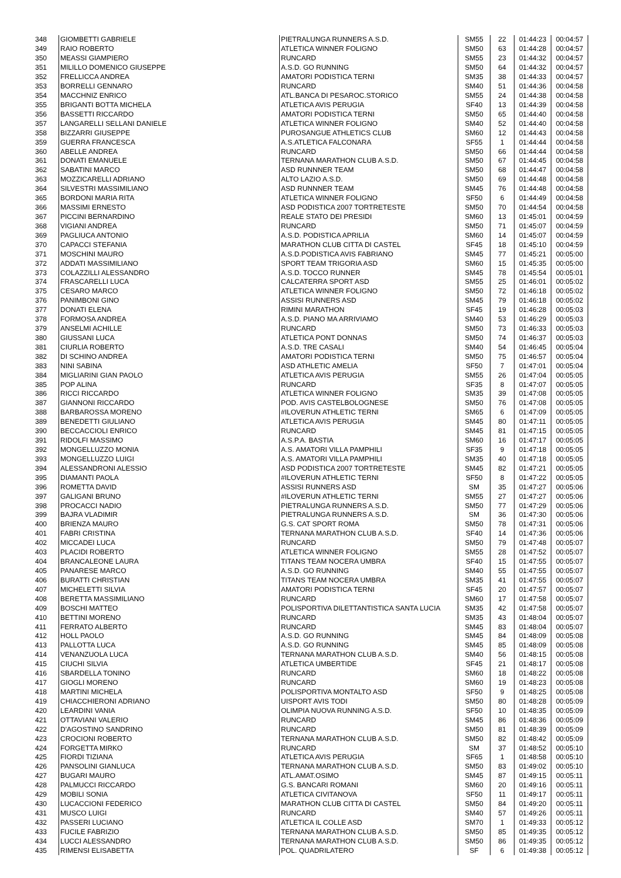| 348 | GIOMBETTI GABRIELE | PIETRALUNGA RUNNERS A.S.D. | SM55 | 22 | 01:44:23 | 00:04:57 |
| 349 | RAIO ROBERTO | ATLETICA WINNER FOLIGNO | SM50 | 63 | 01:44:28 | 00:04:57 |
| 350 | MEASSI GIAMPIERO | RUNCARD | SM55 | 23 | 01:44:32 | 00:04:57 |
| 351 | MILILLO DOMENICO GIUSEPPE | A.S.D. GO RUNNING | SM50 | 64 | 01:44:32 | 00:04:57 |
| 352 | FRELLICCA ANDREA | AMATORI PODISTICA TERNI | SM35 | 38 | 01:44:33 | 00:04:57 |
| 353 | BORRELLI GENNARO | RUNCARD | SM40 | 51 | 01:44:36 | 00:04:58 |
| 354 | MACCHNIZ ENRICO | ATL.BANCA DI PESAROC.STORICO | SM55 | 24 | 01:44:38 | 00:04:58 |
| 355 | BRIGANTI BOTTA MICHELA | ATLETICA AVIS PERUGIA | SF40 | 13 | 01:44:39 | 00:04:58 |
| 356 | BASSETTI RICCARDO | AMATORI PODISTICA TERNI | SM50 | 65 | 01:44:40 | 00:04:58 |
| 357 | LANGARELLI SELLANI DANIELE | ATLETICA WINNER FOLIGNO | SM40 | 52 | 01:44:40 | 00:04:58 |
| 358 | BIZZARRI GIUSEPPE | PUROSANGUE ATHLETICS CLUB | SM60 | 12 | 01:44:43 | 00:04:58 |
| 359 | GUERRA FRANCESCA | A.S.ATLETICA FALCONARA | SF55 | 1 | 01:44:44 | 00:04:58 |
| 360 | ABELLE ANDREA | RUNCARD | SM50 | 66 | 01:44:44 | 00:04:58 |
| 361 | DONATI EMANUELE | TERNANA MARATHON CLUB A.S.D. | SM50 | 67 | 01:44:45 | 00:04:58 |
| 362 | SABATINI MARCO | ASD RUNNNER TEAM | SM50 | 68 | 01:44:47 | 00:04:58 |
| 363 | MOZZICARELLI ADRIANO | ALTO LAZIO A.S.D. | SM50 | 69 | 01:44:48 | 00:04:58 |
| 364 | SILVESTRI MASSIMILIANO | ASD RUNNNER TEAM | SM45 | 76 | 01:44:48 | 00:04:58 |
| 365 | BORDONI MARIA RITA | ATLETICA WINNER FOLIGNO | SF50 | 6 | 01:44:49 | 00:04:58 |
| 366 | MASSIMI ERNESTO | ASD PODISTICA 2007 TORTRETESTE | SM50 | 70 | 01:44:54 | 00:04:58 |
| 367 | PICCINI BERNARDINO | REALE STATO DEI PRESIDI | SM60 | 13 | 01:45:01 | 00:04:59 |
| 368 | VIGIANI ANDREA | RUNCARD | SM50 | 71 | 01:45:07 | 00:04:59 |
| 369 | PAGLIUCA ANTONIO | A.S.D. PODISTICA APRILIA | SM60 | 14 | 01:45:07 | 00:04:59 |
| 370 | CAPACCI STEFANIA | MARATHON CLUB CITTA DI CASTEL | SF45 | 18 | 01:45:10 | 00:04:59 |
| 371 | MOSCHINI MAURO | A.S.D.PODISTICA AVIS FABRIANO | SM45 | 77 | 01:45:21 | 00:05:00 |
| 372 | ADDATI MASSIMILIANO | SPORT TEAM TRIGORIA ASD | SM60 | 15 | 01:45:35 | 00:05:00 |
| 373 | COLAZZILLI ALESSANDRO | A.S.D. TOCCO RUNNER | SM45 | 78 | 01:45:54 | 00:05:01 |
| 374 | FRASCARELLI LUCA | CALCATERRA SPORT ASD | SM55 | 25 | 01:46:01 | 00:05:02 |
| 375 | CESARO MARCO | ATLETICA WINNER FOLIGNO | SM50 | 72 | 01:46:18 | 00:05:02 |
| 376 | PANIMBONI GINO | ASSISI RUNNERS ASD | SM45 | 79 | 01:46:18 | 00:05:02 |
| 377 | DONATI ELENA | RIMINI MARATHON | SF45 | 19 | 01:46:28 | 00:05:03 |
| 378 | FORMOSA ANDREA | A.S.D. PIANO MA ARRIVIAMO | SM40 | 53 | 01:46:29 | 00:05:03 |
| 379 | ANSELMI ACHILLE | RUNCARD | SM50 | 73 | 01:46:33 | 00:05:03 |
| 380 | GIUSSANI LUCA | ATLETICA PONT DONNAS | SM50 | 74 | 01:46:37 | 00:05:03 |
| 381 | CIURLIA ROBERTO | A.S.D. TRE CASALI | SM40 | 54 | 01:46:45 | 00:05:04 |
| 382 | DI SCHINO ANDREA | AMATORI PODISTICA TERNI | SM50 | 75 | 01:46:57 | 00:05:04 |
| 383 | NINI SABINA | ASD ATHLETIC AMELIA | SF50 | 7 | 01:47:01 | 00:05:04 |
| 384 | MIGLIARINI GIAN PAOLO | ATLETICA AVIS PERUGIA | SM55 | 26 | 01:47:04 | 00:05:05 |
| 385 | POP ALINA | RUNCARD | SF35 | 8 | 01:47:07 | 00:05:05 |
| 386 | RICCI RICCARDO | ATLETICA WINNER FOLIGNO | SM35 | 39 | 01:47:08 | 00:05:05 |
| 387 | GIANNONI RICCARDO | POD. AVIS CASTELBOLOGNESE | SM50 | 76 | 01:47:08 | 00:05:05 |
| 388 | BARBAROSSA MORENO | #ILOVERUN ATHLETIC TERNI | SM65 | 6 | 01:47:09 | 00:05:05 |
| 389 | BENEDETTI GIULIANO | ATLETICA AVIS PERUGIA | SM45 | 80 | 01:47:11 | 00:05:05 |
| 390 | BECCACCIOLI ENRICO | RUNCARD | SM45 | 81 | 01:47:15 | 00:05:05 |
| 391 | RIDOLFI MASSIMO | A.S.P.A. BASTIA | SM60 | 16 | 01:47:17 | 00:05:05 |
| 392 | MONGELLUZZO MONIA | A.S. AMATORI VILLA PAMPHILI | SF35 | 9 | 01:47:18 | 00:05:05 |
| 393 | MONGELLUZZO LUIGI | A.S. AMATORI VILLA PAMPHILI | SM35 | 40 | 01:47:18 | 00:05:05 |
| 394 | ALESSANDRONI ALESSIO | ASD PODISTICA 2007 TORTRETESTE | SM45 | 82 | 01:47:21 | 00:05:05 |
| 395 | DIAMANTI PAOLA | #ILOVERUN ATHLETIC TERNI | SF50 | 8 | 01:47:22 | 00:05:05 |
| 396 | ROMETTA DAVID | ASSISI RUNNERS ASD | SM | 35 | 01:47:27 | 00:05:06 |
| 397 | GALIGANI BRUNO | #ILOVERUN ATHLETIC TERNI | SM55 | 27 | 01:47:27 | 00:05:06 |
| 398 | PROCACCI NADIO | PIETRALUNGA RUNNERS A.S.D. | SM50 | 77 | 01:47:29 | 00:05:06 |
| 399 | BAJRA VLADIMIR | PIETRALUNGA RUNNERS A.S.D. | SM | 36 | 01:47:30 | 00:05:06 |
| 400 | BRIENZA MAURO | G.S. CAT SPORT ROMA | SM50 | 78 | 01:47:31 | 00:05:06 |
| 401 | FABRI CRISTINA | TERNANA MARATHON CLUB A.S.D. | SF40 | 14 | 01:47:36 | 00:05:06 |
| 402 | MICCADEI LUCA | RUNCARD | SM50 | 79 | 01:47:48 | 00:05:07 |
| 403 | PLACIDI ROBERTO | ATLETICA WINNER FOLIGNO | SM55 | 28 | 01:47:52 | 00:05:07 |
| 404 | BRANCALEONE LAURA | TITANS TEAM NOCERA UMBRA | SF40 | 15 | 01:47:55 | 00:05:07 |
| 405 | PANARESE MARCO | A.S.D. GO RUNNING | SM40 | 55 | 01:47:55 | 00:05:07 |
| 406 | BURATTI CHRISTIAN | TITANS TEAM NOCERA UMBRA | SM35 | 41 | 01:47:55 | 00:05:07 |
| 407 | MICHELETTI SILVIA | AMATORI PODISTICA TERNI | SF45 | 20 | 01:47:57 | 00:05:07 |
| 408 | BERETTA MASSIMILIANO | RUNCARD | SM60 | 17 | 01:47:58 | 00:05:07 |
| 409 | BOSCHI MATTEO | POLISPORTIVA DILETTANTISTICA SANTA LUCIA | SM35 | 42 | 01:47:58 | 00:05:07 |
| 410 | BETTINI MORENO | RUNCARD | SM35 | 43 | 01:48:04 | 00:05:07 |
| 411 | FERRATO ALBERTO | RUNCARD | SM45 | 83 | 01:48:04 | 00:05:07 |
| 412 | HOLL PAOLO | A.S.D. GO RUNNING | SM45 | 84 | 01:48:09 | 00:05:08 |
| 413 | PALLOTTA LUCA | A.S.D. GO RUNNING | SM45 | 85 | 01:48:09 | 00:05:08 |
| 414 | VENANZUOLA LUCA | TERNANA MARATHON CLUB A.S.D. | SM40 | 56 | 01:48:15 | 00:05:08 |
| 415 | CIUCHI SILVIA | ATLETICA UMBERTIDE | SF45 | 21 | 01:48:17 | 00:05:08 |
| 416 | SBARDELLA TONINO | RUNCARD | SM60 | 18 | 01:48:22 | 00:05:08 |
| 417 | GIOGLI MORENO | RUNCARD | SM60 | 19 | 01:48:23 | 00:05:08 |
| 418 | MARTINI MICHELA | POLISPORTIVA MONTALTO ASD | SF50 | 9 | 01:48:25 | 00:05:08 |
| 419 | CHIACCHIERONI ADRIANO | UISPORT AVIS TODI | SM50 | 80 | 01:48:28 | 00:05:09 |
| 420 | LEARDINI VANIA | OLIMPIA NUOVA RUNNING A.S.D. | SF50 | 10 | 01:48:35 | 00:05:09 |
| 421 | OTTAVIANI VALERIO | RUNCARD | SM45 | 86 | 01:48:36 | 00:05:09 |
| 422 | D'AGOSTINO SANDRINO | RUNCARD | SM50 | 81 | 01:48:39 | 00:05:09 |
| 423 | CROCIONI ROBERTO | TERNANA MARATHON CLUB A.S.D. | SM50 | 82 | 01:48:42 | 00:05:09 |
| 424 | FORGETTA MIRKO | RUNCARD | SM | 37 | 01:48:52 | 00:05:10 |
| 425 | FIORDI TIZIANA | ATLETICA AVIS PERUGIA | SF65 | 1 | 01:48:58 | 00:05:10 |
| 426 | PANSOLINI GIANLUCA | TERNANA MARATHON CLUB A.S.D. | SM50 | 83 | 01:49:02 | 00:05:10 |
| 427 | BUGARI MAURO | ATL.AMAT.OSIMO | SM45 | 87 | 01:49:15 | 00:05:11 |
| 428 | PALMUCCI RICCARDO | G.S. BANCARI ROMANI | SM60 | 20 | 01:49:16 | 00:05:11 |
| 429 | MOBILI SONIA | ATLETICA CIVITANOVA | SF50 | 11 | 01:49:17 | 00:05:11 |
| 430 | LUCACCIONI FEDERICO | MARATHON CLUB CITTA DI CASTEL | SM50 | 84 | 01:49:20 | 00:05:11 |
| 431 | MUSCO LUIGI | RUNCARD | SM40 | 57 | 01:49:26 | 00:05:11 |
| 432 | PASSERI LUCIANO | ATLETICA IL COLLE ASD | SM70 | 1 | 01:49:33 | 00:05:12 |
| 433 | FUCILE FABRIZIO | TERNANA MARATHON CLUB A.S.D. | SM50 | 85 | 01:49:35 | 00:05:12 |
| 434 | LUCCI ALESSANDRO | TERNANA MARATHON CLUB A.S.D. | SM50 | 86 | 01:49:35 | 00:05:12 |
| 435 | RIMENSI ELISABETTA | POL. QUADRILATERO | SF | 6 | 01:49:38 | 00:05:12 |